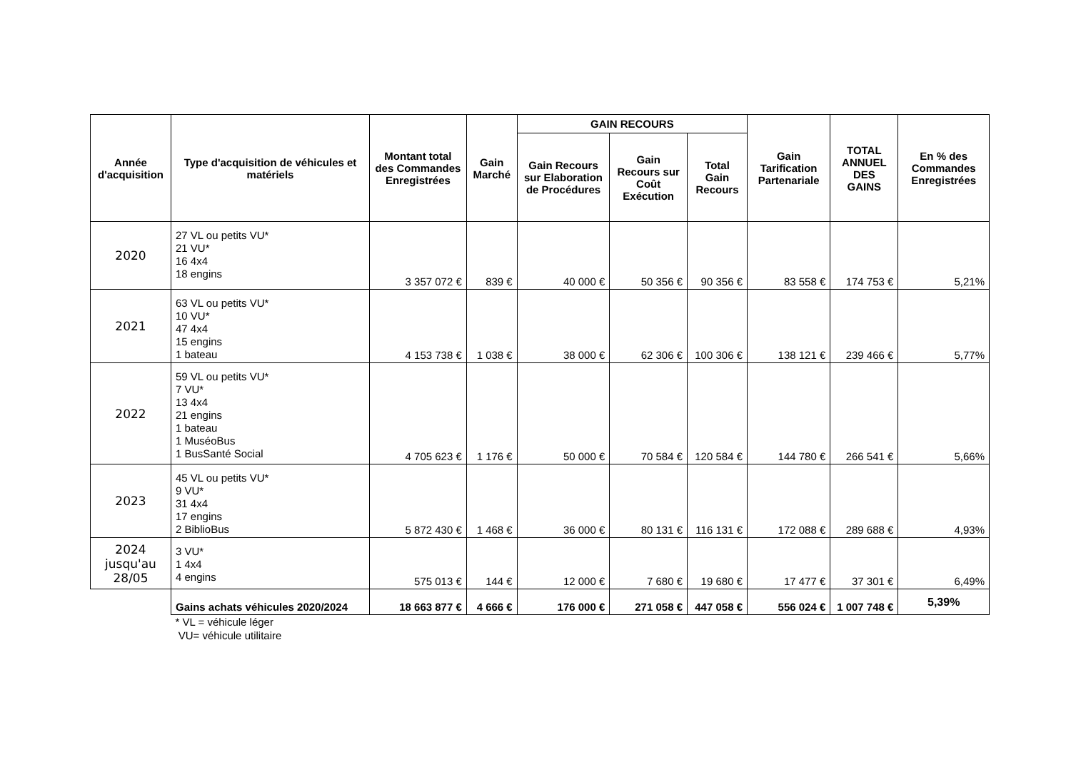| Année d'acquisition | Type d'acquisition de véhicules et matériels | Montant total des Commandes Enregistrées | Gain Marché | GAIN RECOURS | | | Gain Tarification Partenariale | TOTAL ANNUEL DES GAINS | En % des Commandes Enregistrées |
| --- | --- | --- | --- | --- | --- | --- | --- | --- | --- |
| | | | | Gain Recours sur Elaboration de Procédures | Gain Recours sur Coût Exécution | Total Gain Recours | | | |
| 2020 | 27 VL ou petits VU* 21 VU* 16 4x4 18 engins | 3 357 072 € | 839 € | 40 000 € | 50 356 € | 90 356 € | 83 558 € | 174 753 € | 5,21% |
| 2021 | 63 VL ou petits VU* 10 VU* 47 4x4 15 engins 1 bateau | 4 153 738 € | 1 038 € | 38 000 € | 62 306 € | 100 306 € | 138 121 € | 239 466 € | 5,77% |
| 2022 | 59 VL ou petits VU* 7 VU* 13 4x4 21 engins 1 bateau 1 MuséoBus 1 BusSanté Social | 4 705 623 € | 1 176 € | 50 000 € | 70 584 € | 120 584 € | 144 780 € | 266 541 € | 5,66% |
| 2023 | 45 VL ou petits VU* 9 VU* 31 4x4 17 engins 2 BiblioBus | 5 872 430 € | 1 468 € | 36 000 € | 80 131 € | 116 131 € | 172 088 € | 289 688 € | 4,93% |
| 2024 jusqu'au 28/05 | 3 VU* 1 4x4 4 engins | 575 013 € | 144 € | 12 000 € | 7 680 € | 19 680 € | 17 477 € | 37 301 € | 6,49% |
| | Gains achats véhicules 2020/2024 | 18 663 877 € | 4 666 € | 176 000 € | 271 058 € | 447 058 € | 556 024 € | 1 007 748 € | 5,39% |
| | * VL = véhicule léger VU= véhicule utilitaire | | | | | | | | |